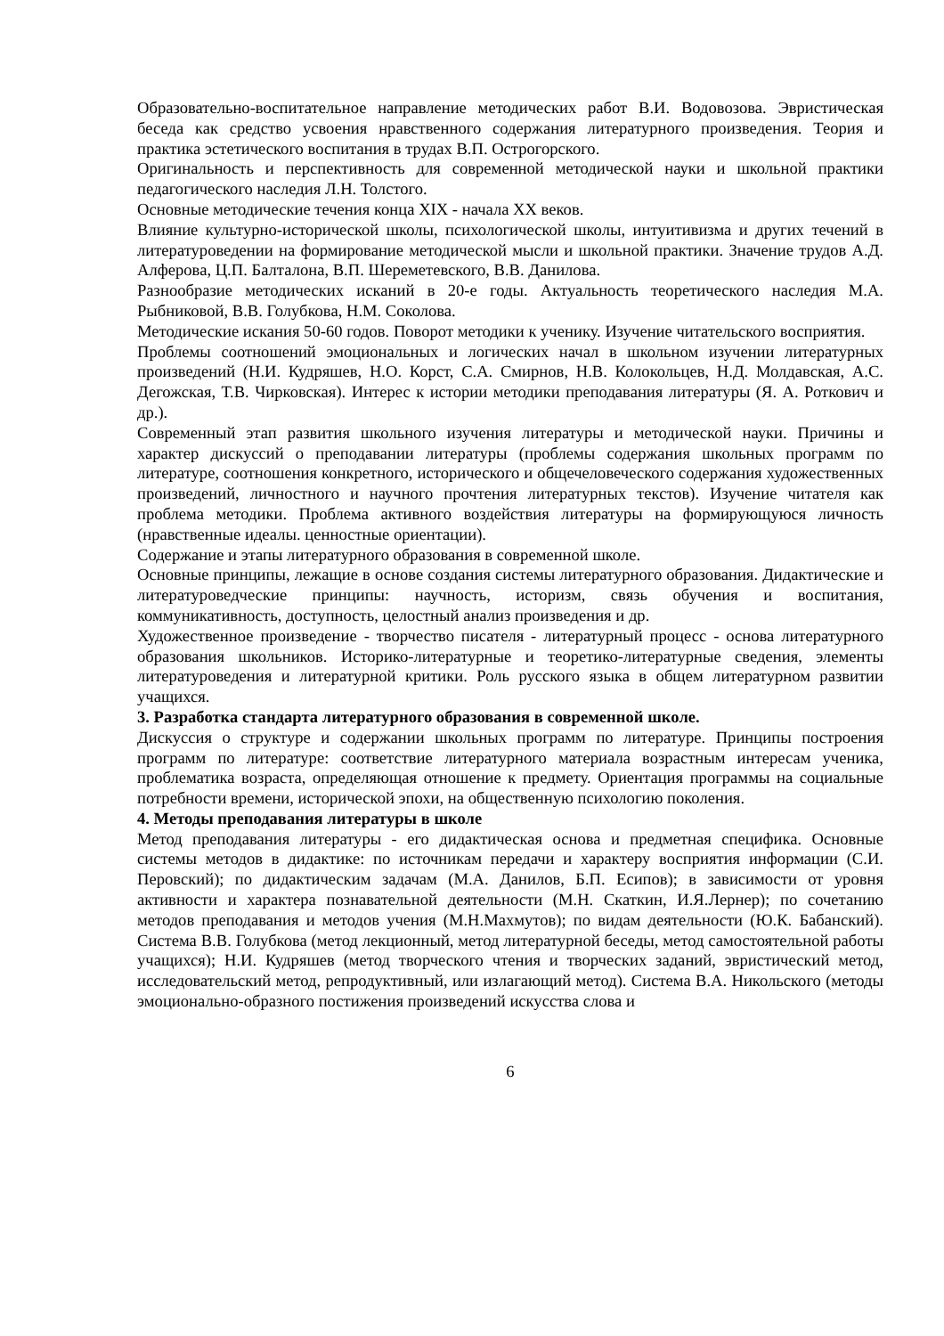Образовательно-воспитательное направление методических работ В.И. Водовозова. Эвристическая беседа как средство усвоения нравственного содержания литературного произведения. Теория и практика эстетического воспитания в трудах В.П. Острогорского.
Оригинальность и перспективность для современной методической науки и школьной практики педагогического наследия Л.Н. Толстого.
Основные методические течения конца XIX - начала XX веков.
Влияние культурно-исторической школы, психологической школы, интуитивизма и других течений в литературоведении на формирование методической мысли и школьной практики. Значение трудов А.Д. Алферова, Ц.П. Балталона, В.П. Шереметевского, В.В. Данилова.
Разнообразие методических исканий в 20-е годы. Актуальность теоретического наследия М.А. Рыбниковой, В.В. Голубкова, Н.М. Соколова.
Методические искания 50-60 годов. Поворот методики к ученику. Изучение читательского восприятия.
Проблемы соотношений эмоциональных и логических начал в школьном изучении литературных произведений (Н.И. Кудряшев, Н.О. Корст, С.А. Смирнов, Н.В. Колокольцев, Н.Д. Молдавская, А.С. Дегожская, Т.В. Чирковская). Интерес к истории методики преподавания литературы (Я. А. Роткович и др.).
Современный этап развития школьного изучения литературы и методической науки. Причины и характер дискуссий о преподавании литературы (проблемы содержания школьных программ по литературе, соотношения конкретного, исторического и общечеловеческого содержания художественных произведений, личностного и научного прочтения литературных текстов). Изучение читателя как проблема методики. Проблема активного воздействия литературы на формирующуюся личность (нравственные идеалы. ценностные ориентации).
Содержание и этапы литературного образования в современной школе.
Основные принципы, лежащие в основе создания системы литературного образования. Дидактические и литературоведческие принципы: научность, историзм, связь обучения и воспитания, коммуникативность, доступность, целостный анализ произведения и др.
Художественное произведение - творчество писателя - литературный процесс - основа литературного образования школьников. Историко-литературные и теоретико-литературные сведения, элементы литературоведения и литературной критики. Роль русского языка в общем литературном развитии учащихся.
3. Разработка стандарта литературного образования в современной школе.
Дискуссия о структуре и содержании школьных программ по литературе. Принципы построения программ по литературе: соответствие литературного материала возрастным интересам ученика, проблематика возраста, определяющая отношение к предмету. Ориентация программы на социальные потребности времени, исторической эпохи, на общественную психологию поколения.
4. Методы преподавания литературы в школе
Метод преподавания литературы - его дидактическая основа и предметная специфика. Основные системы методов в дидактике: по источникам передачи и характеру восприятия информации (С.И. Перовский); по дидактическим задачам (М.А. Данилов, Б.П. Есипов); в зависимости от уровня активности и характера познавательной деятельности (М.Н. Скаткин, И.Я.Лернер); по сочетанию методов преподавания и методов учения (М.Н.Махмутов); по видам деятельности (Ю.К. Бабанский). Система В.В. Голубкова (метод лекционный, метод литературной беседы, метод самостоятельной работы учащихся); Н.И. Кудряшев (метод творческого чтения и творческих заданий, эвристический метод, исследовательский метод, репродуктивный, или излагающий метод). Система В.А. Никольского (методы эмоционально-образного постижения произведений искусства слова и
6